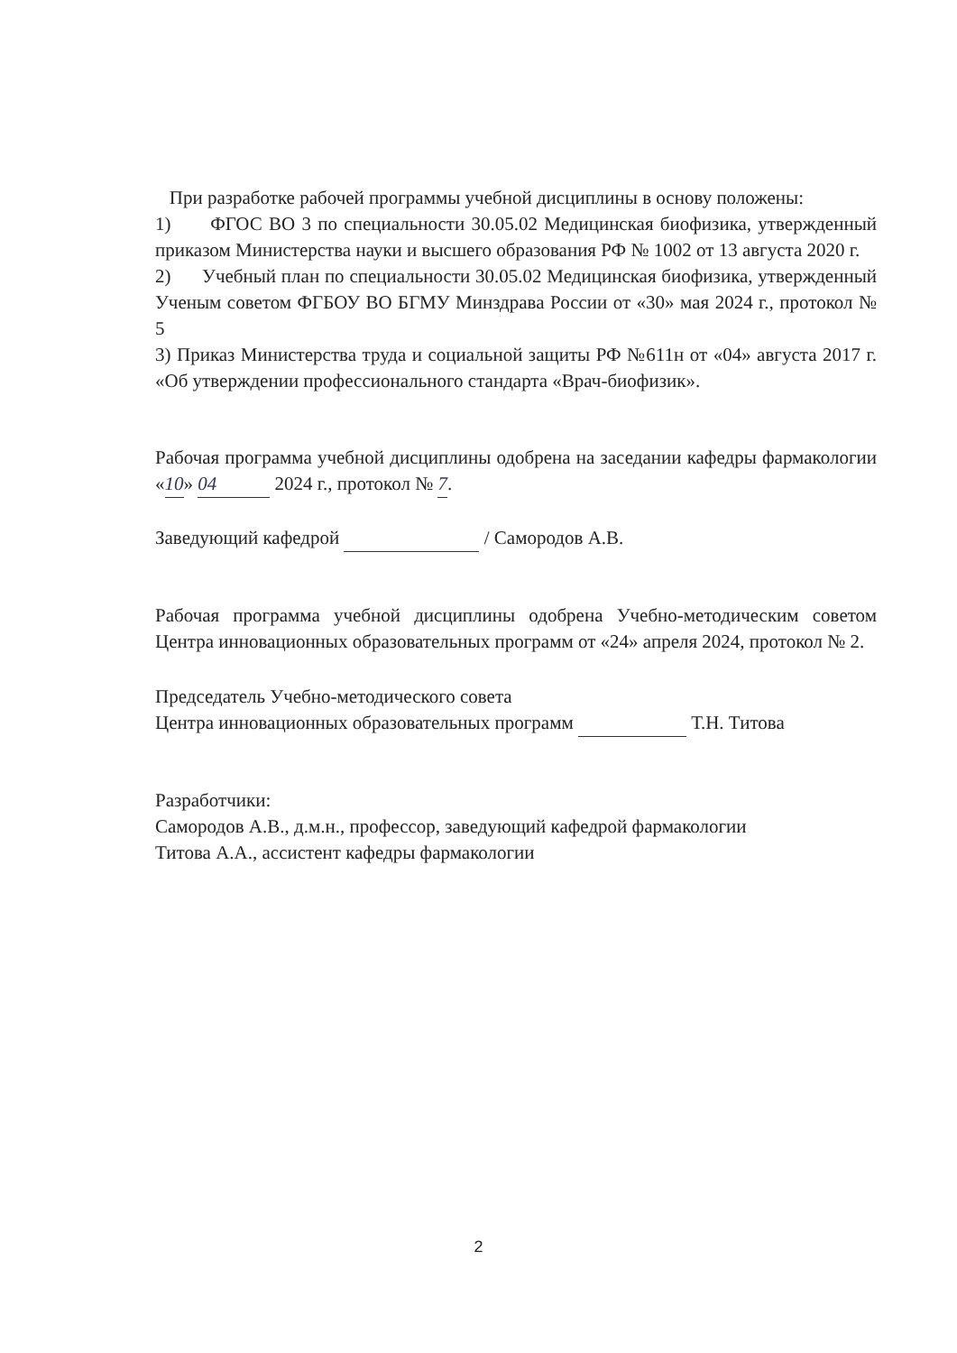При разработке рабочей программы учебной дисциплины в основу положены:
1) ФГОС ВО 3 по специальности 30.05.02 Медицинская биофизика, утвержденный приказом Министерства науки и высшего образования РФ № 1002 от 13 августа 2020 г.
2) Учебный план по специальности 30.05.02 Медицинская биофизика, утвержденный Ученым советом ФГБОУ ВО БГМУ Минздрава России от «30» мая 2024 г., протокол № 5
3) Приказ Министерства труда и социальной защиты РФ №611н от «04» августа 2017 г. «Об утверждении профессионального стандарта «Врач-биофизик».
Рабочая программа учебной дисциплины одобрена на заседании кафедры фармакологии «10» 04 2024 г., протокол № 7.
Заведующий кафедрой / Самородов А.В.
Рабочая программа учебной дисциплины одобрена Учебно-методическим советом Центра инновационных образовательных программ от «24» апреля 2024, протокол № 2.
Председатель Учебно-методического совета
Центра инновационных образовательных программ Т.Н. Титова
Разработчики:
Самородов А.В., д.м.н., профессор, заведующий кафедрой фармакологии
Титова А.А., ассистент кафедры фармакологии
2